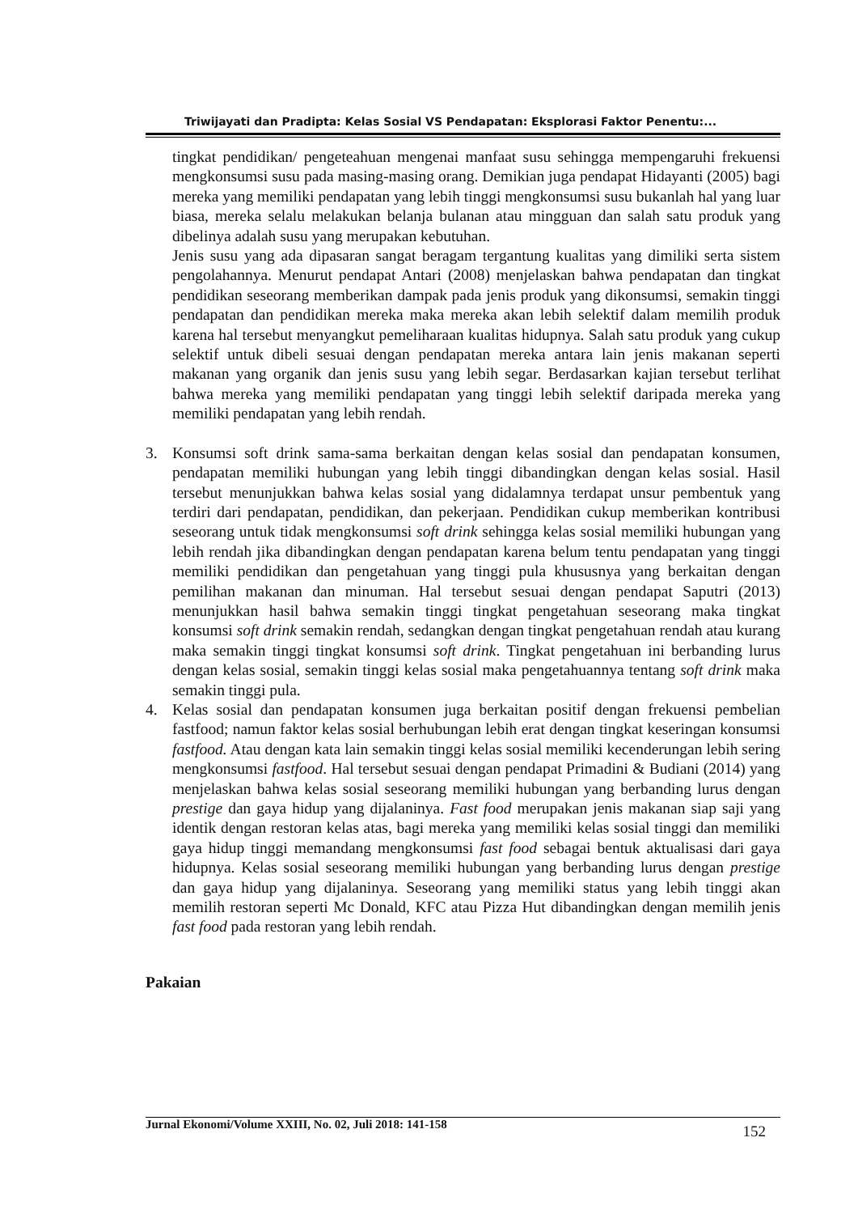Triwijayati dan Pradipta: Kelas Sosial VS Pendapatan: Eksplorasi Faktor Penentu:...
tingkat pendidikan/ pengeteahuan mengenai manfaat susu sehingga mempengaruhi frekuensi mengkonsumsi susu pada masing-masing orang. Demikian juga pendapat Hidayanti (2005) bagi mereka yang memiliki pendapatan yang lebih tinggi mengkonsumsi susu bukanlah hal yang luar biasa, mereka selalu melakukan belanja bulanan atau mingguan dan salah satu produk yang dibelinya adalah susu yang merupakan kebutuhan.
Jenis susu yang ada dipasaran sangat beragam tergantung kualitas yang dimiliki serta sistem pengolahannya. Menurut pendapat Antari (2008) menjelaskan bahwa pendapatan dan tingkat pendidikan seseorang memberikan dampak pada jenis produk yang dikonsumsi, semakin tinggi pendapatan dan pendidikan mereka maka mereka akan lebih selektif dalam memilih produk karena hal tersebut menyangkut pemeliharaan kualitas hidupnya. Salah satu produk yang cukup selektif untuk dibeli sesuai dengan pendapatan mereka antara lain jenis makanan seperti makanan yang organik dan jenis susu yang lebih segar. Berdasarkan kajian tersebut terlihat bahwa mereka yang memiliki pendapatan yang tinggi lebih selektif daripada mereka yang memiliki pendapatan yang lebih rendah.
3. Konsumsi soft drink sama-sama berkaitan dengan kelas sosial dan pendapatan konsumen, pendapatan memiliki hubungan yang lebih tinggi dibandingkan dengan kelas sosial. Hasil tersebut menunjukkan bahwa kelas sosial yang didalamnya terdapat unsur pembentuk yang terdiri dari pendapatan, pendidikan, dan pekerjaan. Pendidikan cukup memberikan kontribusi seseorang untuk tidak mengkonsumsi soft drink sehingga kelas sosial memiliki hubungan yang lebih rendah jika dibandingkan dengan pendapatan karena belum tentu pendapatan yang tinggi memiliki pendidikan dan pengetahuan yang tinggi pula khususnya yang berkaitan dengan pemilihan makanan dan minuman. Hal tersebut sesuai dengan pendapat Saputri (2013) menunjukkan hasil bahwa semakin tinggi tingkat pengetahuan seseorang maka tingkat konsumsi soft drink semakin rendah, sedangkan dengan tingkat pengetahuan rendah atau kurang maka semakin tinggi tingkat konsumsi soft drink. Tingkat pengetahuan ini berbanding lurus dengan kelas sosial, semakin tinggi kelas sosial maka pengetahuannya tentang soft drink maka semakin tinggi pula.
4. Kelas sosial dan pendapatan konsumen juga berkaitan positif dengan frekuensi pembelian fastfood; namun faktor kelas sosial berhubungan lebih erat dengan tingkat keseringan konsumsi fastfood. Atau dengan kata lain semakin tinggi kelas sosial memiliki kecenderungan lebih sering mengkonsumsi fastfood. Hal tersebut sesuai dengan pendapat Primadini & Budiani (2014) yang menjelaskan bahwa kelas sosial seseorang memiliki hubungan yang berbanding lurus dengan prestige dan gaya hidup yang dijalaninya. Fast food merupakan jenis makanan siap saji yang identik dengan restoran kelas atas, bagi mereka yang memiliki kelas sosial tinggi dan memiliki gaya hidup tinggi memandang mengkonsumsi fast food sebagai bentuk aktualisasi dari gaya hidupnya. Kelas sosial seseorang memiliki hubungan yang berbanding lurus dengan prestige dan gaya hidup yang dijalaninya. Seseorang yang memiliki status yang lebih tinggi akan memilih restoran seperti Mc Donald, KFC atau Pizza Hut dibandingkan dengan memilih jenis fast food pada restoran yang lebih rendah.
Pakaian
Jurnal Ekonomi/Volume XXIII, No. 02, Juli 2018: 141-158 152